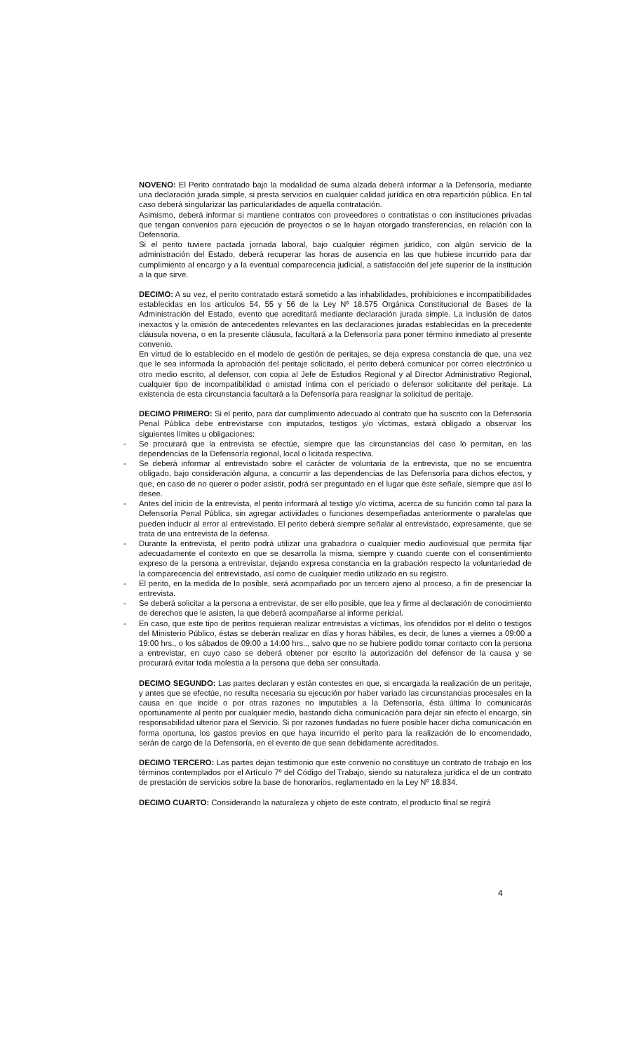NOVENO: El Perito contratado bajo la modalidad de suma alzada deberá informar a la Defensoría, mediante una declaración jurada simple, si presta servicios en cualquier calidad jurídica en otra repartición pública. En tal caso deberá singularizar las particularidades de aquella contratación.
Asimismo, deberá informar si mantiene contratos con proveedores o contratistas o con instituciones privadas que tengan convenios para ejecución de proyectos o se le hayan otorgado transferencias, en relación con la Defensoría.
Si el perito tuviere pactada jornada laboral, bajo cualquier régimen jurídico, con algún servicio de la administración del Estado, deberá recuperar las horas de ausencia en las que hubiese incurrido para dar cumplimiento al encargo y a la eventual comparecencia judicial, a satisfacción del jefe superior de la institución a la que sirve.
DECIMO: A su vez, el perito contratado estará sometido a las inhabilidades, prohibiciones e incompatibilidades establecidas en los artículos 54, 55 y 56 de la Ley Nº 18.575 Orgánica Constitucional de Bases de la Administración del Estado, evento que acreditará mediante declaración jurada simple. La inclusión de datos inexactos y la omisión de antecedentes relevantes en las declaraciones juradas establecidas en la precedente cláusula novena, o en la presente cláusula, facultará a la Defensoría para poner término inmediato al presente convenio.
En virtud de lo establecido en el modelo de gestión de peritajes, se deja expresa constancia de que, una vez que le sea informada la aprobación del peritaje solicitado, el perito deberá comunicar por correo electrónico u otro medio escrito, al defensor, con copia al Jefe de Estudios Regional y al Director Administrativo Regional, cualquier tipo de incompatibilidad o amistad íntima con el periciado o defensor solicitante del peritaje. La existencia de esta circunstancia facultará a la Defensoría para reasignar la solicitud de peritaje.
DECIMO PRIMERO: Si el perito, para dar cumplimiento adecuado al contrato que ha suscrito con la Defensoría Penal Pública debe entrevistarse con imputados, testigos y/o víctimas, estará obligado a observar los siguientes límites u obligaciones:
- Se procurará que la entrevista se efectúe, siempre que las circunstancias del caso lo permitan, en las dependencias de la Defensoría regional, local o licitada respectiva.
- Se deberá informar al entrevistado sobre el carácter de voluntaria de la entrevista, que no se encuentra obligado, bajo consideración alguna, a concurrir a las dependencias de las Defensoría para dichos efectos, y que, en caso de no querer o poder asistir, podrá ser preguntado en el lugar que éste señale, siempre que así lo desee.
- Antes del inicio de la entrevista, el perito informará al testigo y/o víctima, acerca de su función como tal para la Defensoría Penal Pública, sin agregar actividades o funciones desempeñadas anteriormente o paralelas que pueden inducir al error al entrevistado. El perito deberá siempre señalar al entrevistado, expresamente, que se trata de una entrevista de la defensa.
- Durante la entrevista, el perito podrá utilizar una grabadora o cualquier medio audiovisual que permita fijar adecuadamente el contexto en que se desarrolla la misma, siempre y cuando cuente con el consentimiento expreso de la persona a entrevistar, dejando expresa constancia en la grabación respecto la voluntariedad de la comparecencia del entrevistado, así como de cualquier medio utilizado en su registro.
- El perito, en la medida de lo posible, será acompañado por un tercero ajeno al proceso, a fin de presenciar la entrevista.
- Se deberá solicitar a la persona a entrevistar, de ser ello posible, que lea y firme al declaración de conocimiento de derechos que le asisten, la que deberá acompañarse al informe pericial.
- En caso, que este tipo de peritos requieran realizar entrevistas a víctimas, los ofendidos por el delito o testigos del Ministerio Público, éstas se deberán realizar en días y horas hábiles, es decir, de lunes a viernes a 09:00 a 19:00 hrs., o los sábados de 09:00 a 14:00 hrs.., salvo que no se hubiere podido tomar contacto con la persona a entrevistar, en cuyo caso se deberá obtener por escrito la autorización del defensor de la causa y se procurará evitar toda molestia a la persona que deba ser consultada.
DECIMO SEGUNDO: Las partes declaran y están contestes en que, si encargada la realización de un peritaje, y antes que se efectúe, no resulta necesaria su ejecución por haber variado las circunstancias procesales en la causa en que incide o por otras razones no imputables a la Defensoría, ésta última lo comunicarás oportunamente al perito por cualquier medio, bastando dicha comunicación para dejar sin efecto el encargo, sin responsabilidad ulterior para el Servicio. Si por razones fundadas no fuere posible hacer dicha comunicación en forma oportuna, los gastos previos en que haya incurrido el perito para la realización de lo encomendado, serán de cargo de la Defensoría, en el evento de que sean debidamente acreditados.
DECIMO TERCERO: Las partes dejan testimonio que este convenio no constituye un contrato de trabajo en los términos contemplados por el Artículo 7º del Código del Trabajo, siendo su naturaleza jurídica el de un contrato de prestación de servicios sobre la base de honorarios, reglamentado en la Ley Nº 18.834.
DECIMO CUARTO: Considerando la naturaleza y objeto de este contrato, el producto final se regirá
4